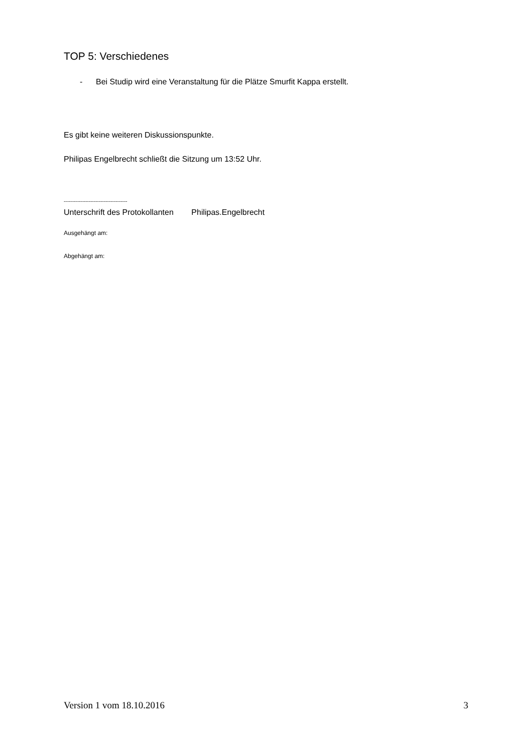TOP 5: Verschiedenes
- Bei Studip wird eine Veranstaltung für die Plätze Smurfit Kappa erstellt.
Es gibt keine weiteren Diskussionspunkte.
Philipas Engelbrecht schließt die Sitzung um 13:52 Uhr.
--------------------------------------
Unterschrift des Protokollanten Philipas.Engelbrecht
Ausgehängt am:
Abgehängt am:
Version 1 vom 18.10.2016 3